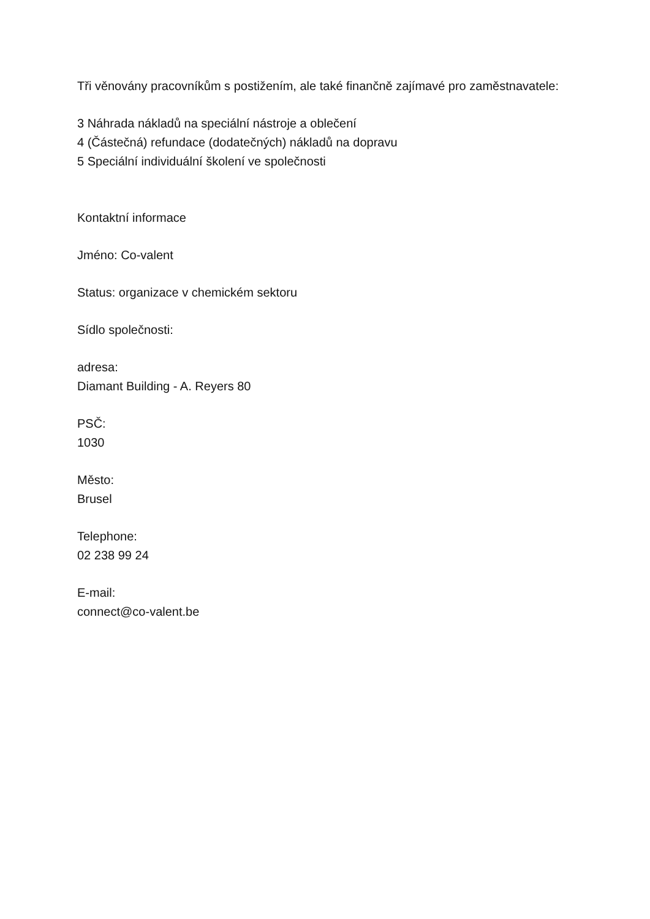Tři věnovány pracovníkům s postižením, ale také finančně zajímavé pro zaměstnavatele:
3 Náhrada nákladů na speciální nástroje a oblečení
4 (Částečná) refundace (dodatečných) nákladů na dopravu
5 Speciální individuální školení ve společnosti
Kontaktní informace
Jméno: Co-valent
Status: organizace v chemickém sektoru
Sídlo společnosti:
adresa:
Diamant Building - A. Reyers 80
PSČ:
1030
Město:
Brusel
Telephone:
02 238 99 24
E-mail:
connect@co-valent.be